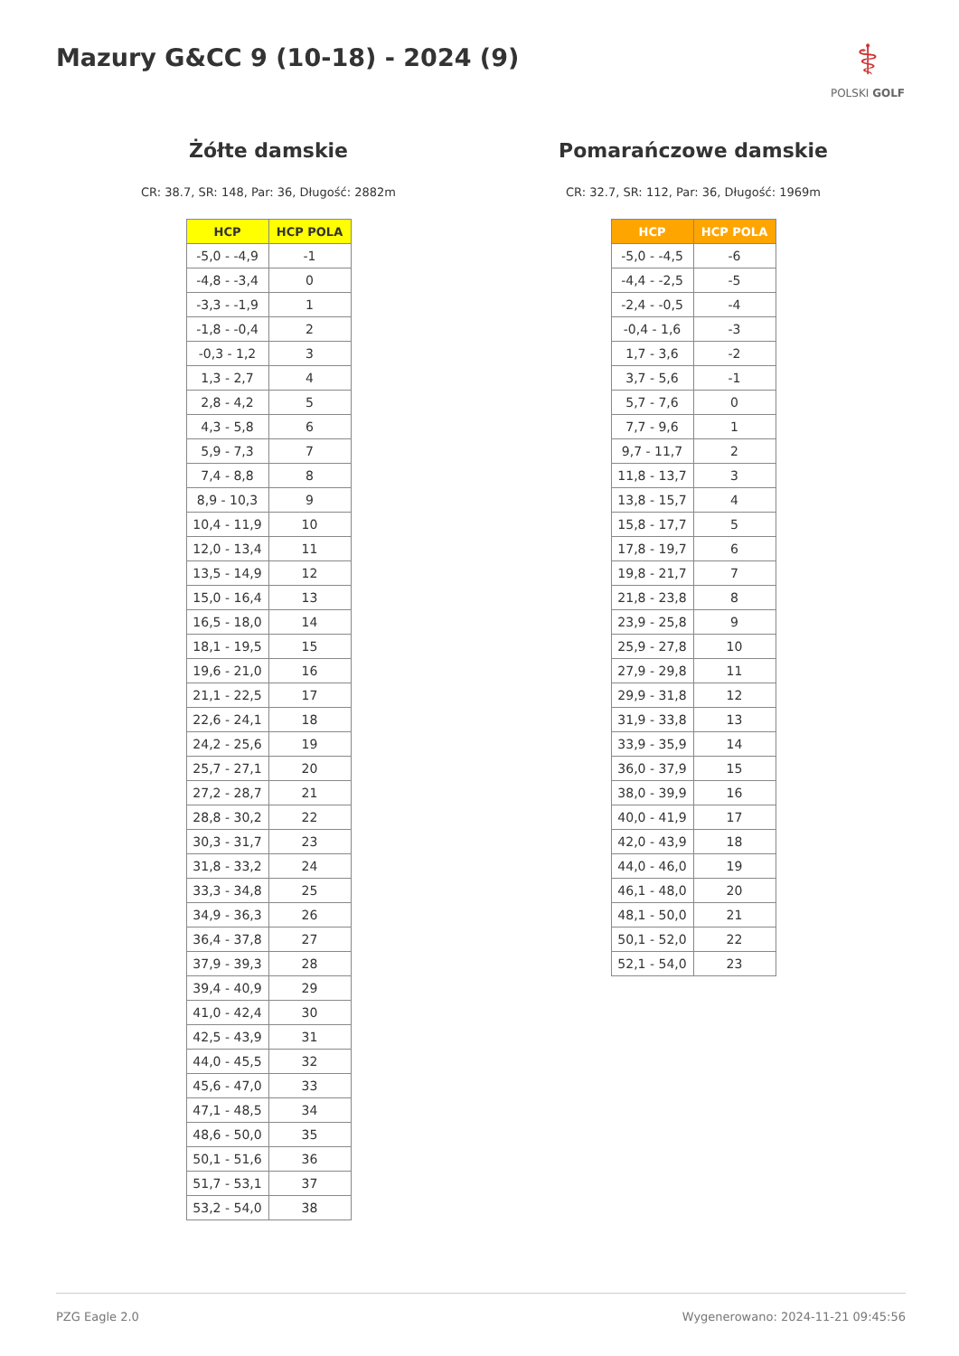Mazury G&CC 9 (10-18) - 2024 (9)
⚕
POLSKI GOLF
Żółte damskie
CR: 38.7, SR: 148, Par: 36, Długość: 2882m
| HCP | HCP POLA |
| --- | --- |
| -5,0 - -4,9 | -1 |
| -4,8 - -3,4 | 0 |
| -3,3 - -1,9 | 1 |
| -1,8 - -0,4 | 2 |
| -0,3 - 1,2 | 3 |
| 1,3 - 2,7 | 4 |
| 2,8 - 4,2 | 5 |
| 4,3 - 5,8 | 6 |
| 5,9 - 7,3 | 7 |
| 7,4 - 8,8 | 8 |
| 8,9 - 10,3 | 9 |
| 10,4 - 11,9 | 10 |
| 12,0 - 13,4 | 11 |
| 13,5 - 14,9 | 12 |
| 15,0 - 16,4 | 13 |
| 16,5 - 18,0 | 14 |
| 18,1 - 19,5 | 15 |
| 19,6 - 21,0 | 16 |
| 21,1 - 22,5 | 17 |
| 22,6 - 24,1 | 18 |
| 24,2 - 25,6 | 19 |
| 25,7 - 27,1 | 20 |
| 27,2 - 28,7 | 21 |
| 28,8 - 30,2 | 22 |
| 30,3 - 31,7 | 23 |
| 31,8 - 33,2 | 24 |
| 33,3 - 34,8 | 25 |
| 34,9 - 36,3 | 26 |
| 36,4 - 37,8 | 27 |
| 37,9 - 39,3 | 28 |
| 39,4 - 40,9 | 29 |
| 41,0 - 42,4 | 30 |
| 42,5 - 43,9 | 31 |
| 44,0 - 45,5 | 32 |
| 45,6 - 47,0 | 33 |
| 47,1 - 48,5 | 34 |
| 48,6 - 50,0 | 35 |
| 50,1 - 51,6 | 36 |
| 51,7 - 53,1 | 37 |
| 53,2 - 54,0 | 38 |
Pomarańczowe damskie
CR: 32.7, SR: 112, Par: 36, Długość: 1969m
| HCP | HCP POLA |
| --- | --- |
| -5,0 - -4,5 | -6 |
| -4,4 - -2,5 | -5 |
| -2,4 - -0,5 | -4 |
| -0,4 - 1,6 | -3 |
| 1,7 - 3,6 | -2 |
| 3,7 - 5,6 | -1 |
| 5,7 - 7,6 | 0 |
| 7,7 - 9,6 | 1 |
| 9,7 - 11,7 | 2 |
| 11,8 - 13,7 | 3 |
| 13,8 - 15,7 | 4 |
| 15,8 - 17,7 | 5 |
| 17,8 - 19,7 | 6 |
| 19,8 - 21,7 | 7 |
| 21,8 - 23,8 | 8 |
| 23,9 - 25,8 | 9 |
| 25,9 - 27,8 | 10 |
| 27,9 - 29,8 | 11 |
| 29,9 - 31,8 | 12 |
| 31,9 - 33,8 | 13 |
| 33,9 - 35,9 | 14 |
| 36,0 - 37,9 | 15 |
| 38,0 - 39,9 | 16 |
| 40,0 - 41,9 | 17 |
| 42,0 - 43,9 | 18 |
| 44,0 - 46,0 | 19 |
| 46,1 - 48,0 | 20 |
| 48,1 - 50,0 | 21 |
| 50,1 - 52,0 | 22 |
| 52,1 - 54,0 | 23 |
PZG Eagle 2.0 Wygenerowano: 2024-11-21 09:45:56